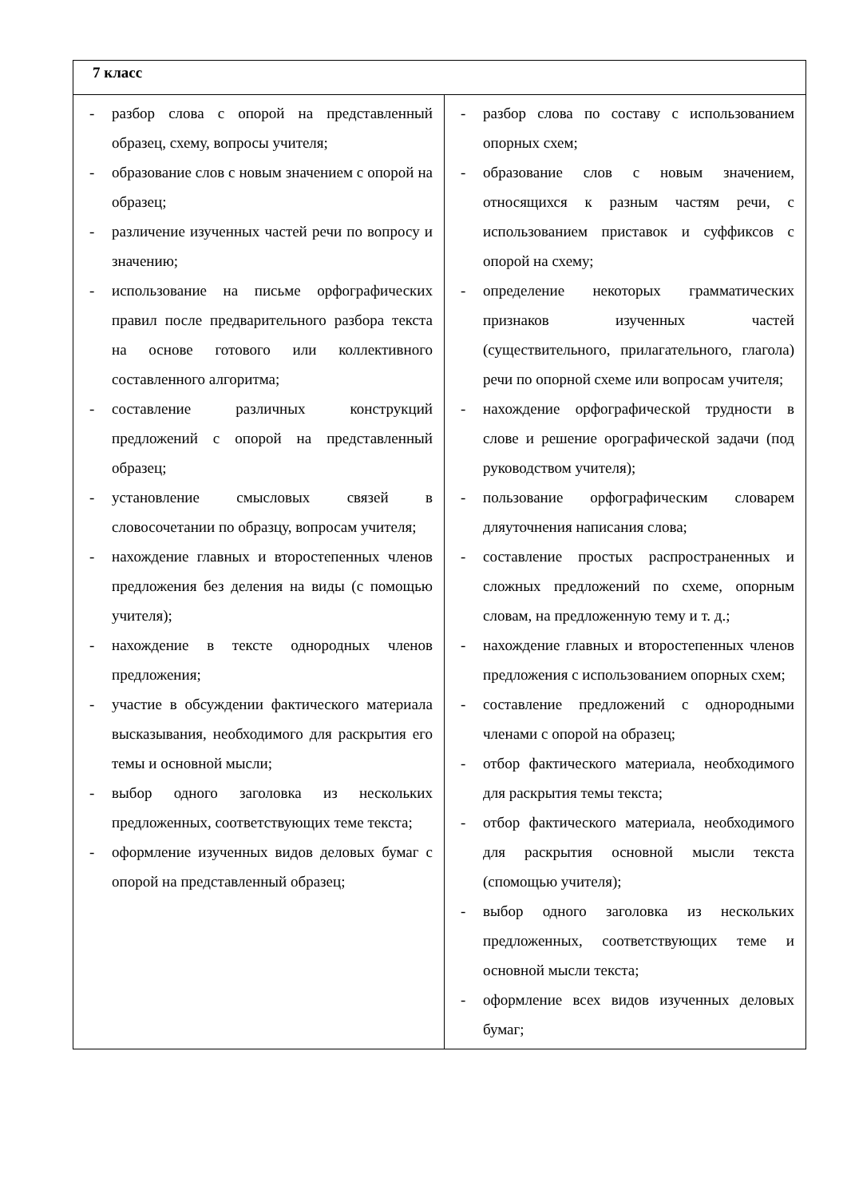| 7 класс | |
| --- | --- |
| - разбор слова с опорой на представленный образец, схему, вопросы учителя; - образование слов с новым значением с опорой на образец; - различение изученных частей речи по вопросу и значению; - использование на письме орфографических правил после предварительного разбора текста на основе готового или коллективного составленного алгоритма; - составление различных конструкций предложений с опорой на представленный образец; - установление смысловых связей в словосочетании по образцу, вопросам учителя; - нахождение главных и второстепенных членов предложения без деления на виды (с помощью учителя); - нахождение в тексте однородных членов предложения; - участие в обсуждении фактического материала высказывания, необходимого для раскрытия его темы и основной мысли; - выбор одного заголовка из нескольких предложенных, соответствующих теме текста; - оформление изученных видов деловых бумаг с опорой на представленный образец; | - разбор слова по составу с использованием опорных схем; - образование слов с новым значением, относящихся к разным частям речи, с использованием приставок и суффиксов с опорой на схему; - определение некоторых грамматических признаков изученных частей (существительного, прилагательного, глагола) речи по опорной схеме или вопросам учителя; - нахождение орфографической трудности в слове и решение орографической задачи (под руководством учителя); - пользование орфографическим словарем дляуточнения написания слова; - составление простых распространенных и сложных предложений по схеме, опорным словам, на предложенную тему и т. д.; - нахождение главных и второстепенных членов предложения с использованием опорных схем; - составление предложений с однородными членами с опорой на образец; - отбор фактического материала, необходимого для раскрытия темы текста; - отбор фактического материала, необходимого для раскрытия основной мысли текста (спомощью учителя); - выбор одного заголовка из нескольких предложенных, соответствующих теме и основной мысли текста; - оформление всех видов изученных деловых бумаг; |